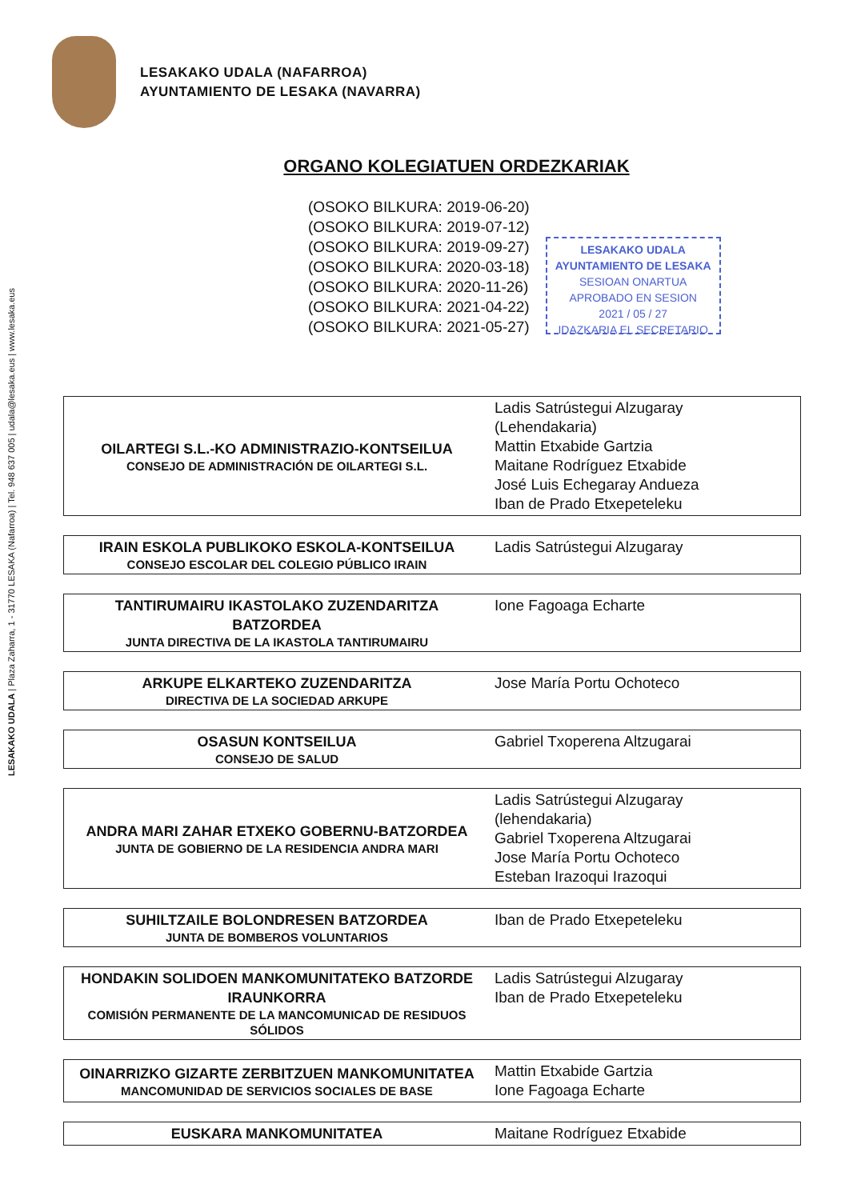LESAKAKO UDALA | Plaza Zaharra, 1 - 31770 LESAKA (Nafarroa) | Tel. 948 637 005 | udala@lesaka.eus | www.lesaka.eus
LESAKAKO UDALA (NAFARROA)
AYUNTAMIENTO DE LESAKA (NAVARRA)
ORGANO KOLEGIATUEN ORDEZKARIAK
(OSOKO BILKURA: 2019-06-20)
(OSOKO BILKURA: 2019-07-12)
(OSOKO BILKURA: 2019-09-27)
(OSOKO BILKURA: 2020-03-18)
(OSOKO BILKURA: 2020-11-26)
(OSOKO BILKURA: 2021-04-22)
(OSOKO BILKURA: 2021-05-27)
LESAKAKO UDALA
AYUNTAMIENTO DE LESAKA
SESIOAN ONARTUA
APROBADO EN SESION
2021 / 05 / 27
IDAZKARIA EL SECRETARIO
| OILARTEGI S.L.-KO ADMINISTRAZIO-KONTSEILUA CONSEJO DE ADMINISTRACIÓN DE OILARTEGI S.L. | Ladis Satrústegui Alzugaray (Lehendakaria) Mattin Etxabide Gartzia Maitane Rodríguez Etxabide José Luis Echegaray Andueza Iban de Prado Etxepeteleku |
| IRAIN ESKOLA PUBLIKOKO ESKOLA-KONTSEILUA CONSEJO ESCOLAR DEL COLEGIO PÚBLICO IRAIN | Ladis Satrústegui Alzugaray |
| TANTIRUMAIRU IKASTOLAKO ZUZENDARITZA BATZORDEA JUNTA DIRECTIVA DE LA IKASTOLA TANTIRUMAIRU | Ione Fagoaga Echarte |
| ARKUPE ELKARTEKO ZUZENDARITZA DIRECTIVA DE LA SOCIEDAD ARKUPE | Jose María Portu Ochoteco |
| OSASUN KONTSEILUA CONSEJO DE SALUD | Gabriel Txoperena Altzugarai |
| ANDRA MARI ZAHAR ETXEKO GOBERNU-BATZORDEA JUNTA DE GOBIERNO DE LA RESIDENCIA ANDRA MARI | Ladis Satrústegui Alzugaray (lehendakaria) Gabriel Txoperena Altzugarai Jose María Portu Ochoteco Esteban Irazoqui Irazoqui |
| SUHILTZAILE BOLONDRESEN BATZORDEA JUNTA DE BOMBEROS VOLUNTARIOS | Iban de Prado Etxepeteleku |
| HONDAKIN SOLIDOEN MANKOMUNITATEKO BATZORDE IRAUNKORRA COMISIÓN PERMANENTE DE LA MANCOMUNICAD DE RESIDUOS SÓLIDOS | Ladis Satrústegui Alzugaray Iban de Prado Etxepeteleku |
| OINARRIZKO GIZARTE ZERBITZUEN MANKOMUNITATEA MANCOMUNIDAD DE SERVICIOS SOCIALES DE BASE | Mattin Etxabide Gartzia Ione Fagoaga Echarte |
| EUSKARA MANKOMUNITATEA | Maitane Rodríguez Etxabide |